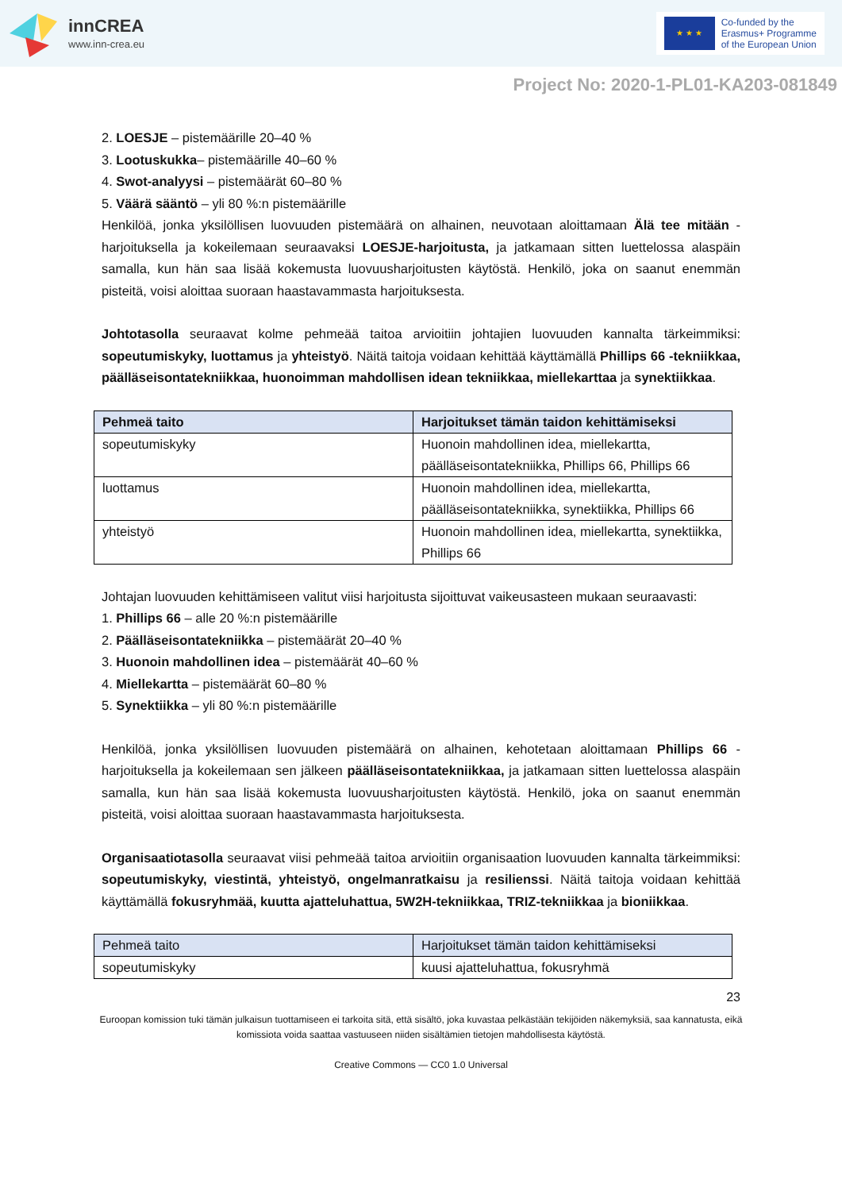innCREA
www.inn-crea.eu
★ ★ ★
Co-funded by the
Erasmus+ Programme
of the European Union
Project No: 2020-1-PL01-KA203-081849
2. LOESJE – pistemäärille 20–40 %
3. Lootuskukka– pistemäärille 40–60 %
4. Swot-analyysi – pistemäärät 60–80 %
5. Väärä sääntö – yli 80 %:n pistemäärille
Henkilöä, jonka yksilöllisen luovuuden pistemäärä on alhainen, neuvotaan aloittamaan Älä tee mitään -harjoituksella ja kokeilemaan seuraavaksi LOESJE-harjoitusta, ja jatkamaan sitten luettelossa alaspäin samalla, kun hän saa lisää kokemusta luovuusharjoitusten käytöstä. Henkilö, joka on saanut enemmän pisteitä, voisi aloittaa suoraan haastavammasta harjoituksesta.
Johtotasolla seuraavat kolme pehmeää taitoa arvioitiin johtajien luovuuden kannalta tärkeimmiksi: sopeutumiskyky, luottamus ja yhteistyö. Näitä taitoja voidaan kehittää käyttämällä Phillips 66 -tekniikkaa, päälläseisontatekniikkaa, huonoimman mahdollisen idean tekniikkaa, miellekarttaa ja synektiikkaa.
| Pehmeä taito | Harjoitukset tämän taidon kehittämiseksi |
| --- | --- |
| sopeutumiskyky | Huonoin mahdollinen idea, miellekartta, päälläseisontatekniikka, Phillips 66, Phillips 66 |
| luottamus | Huonoin mahdollinen idea, miellekartta, päälläseisontatekniikka, synektiikka, Phillips 66 |
| yhteistyö | Huonoin mahdollinen idea, miellekartta, synektiikka, Phillips 66 |
Johtajan luovuuden kehittämiseen valitut viisi harjoitusta sijoittuvat vaikeusasteen mukaan seuraavasti:
1. Phillips 66 – alle 20 %:n pistemäärille
2. Päälläseisontatekniikka – pistemäärät 20–40 %
3. Huonoin mahdollinen idea – pistemäärät 40–60 %
4. Miellekartta – pistemäärät 60–80 %
5. Synektiikka – yli 80 %:n pistemäärille
Henkilöä, jonka yksilöllisen luovuuden pistemäärä on alhainen, kehotetaan aloittamaan Phillips 66 -harjoituksella ja kokeilemaan sen jälkeen päälläseisontatekniikkaa, ja jatkamaan sitten luettelossa alaspäin samalla, kun hän saa lisää kokemusta luovuusharjoitusten käytöstä. Henkilö, joka on saanut enemmän pisteitä, voisi aloittaa suoraan haastavammasta harjoituksesta.
Organisaatiotasolla seuraavat viisi pehmeää taitoa arvioitiin organisaation luovuuden kannalta tärkeimmiksi: sopeutumiskyky, viestintä, yhteistyö, ongelmanratkaisu ja resilienssi. Näitä taitoja voidaan kehittää käyttämällä fokusryhmää, kuutta ajatteluhattua, 5W2H-tekniikkaa, TRIZ-tekniikkaa ja bioniikkaa.
| Pehmeä taito | Harjoitukset tämän taidon kehittämiseksi |
| sopeutumiskyky | kuusi ajatteluhattua, fokusryhmä |
23
Euroopan komission tuki tämän julkaisun tuottamiseen ei tarkoita sitä, että sisältö, joka kuvastaa pelkästään tekijöiden näkemyksiä, saa kannatusta, eikä komissiota voida saattaa vastuuseen niiden sisältämien tietojen mahdollisesta käytöstä.
Creative Commons — CC0 1.0 Universal